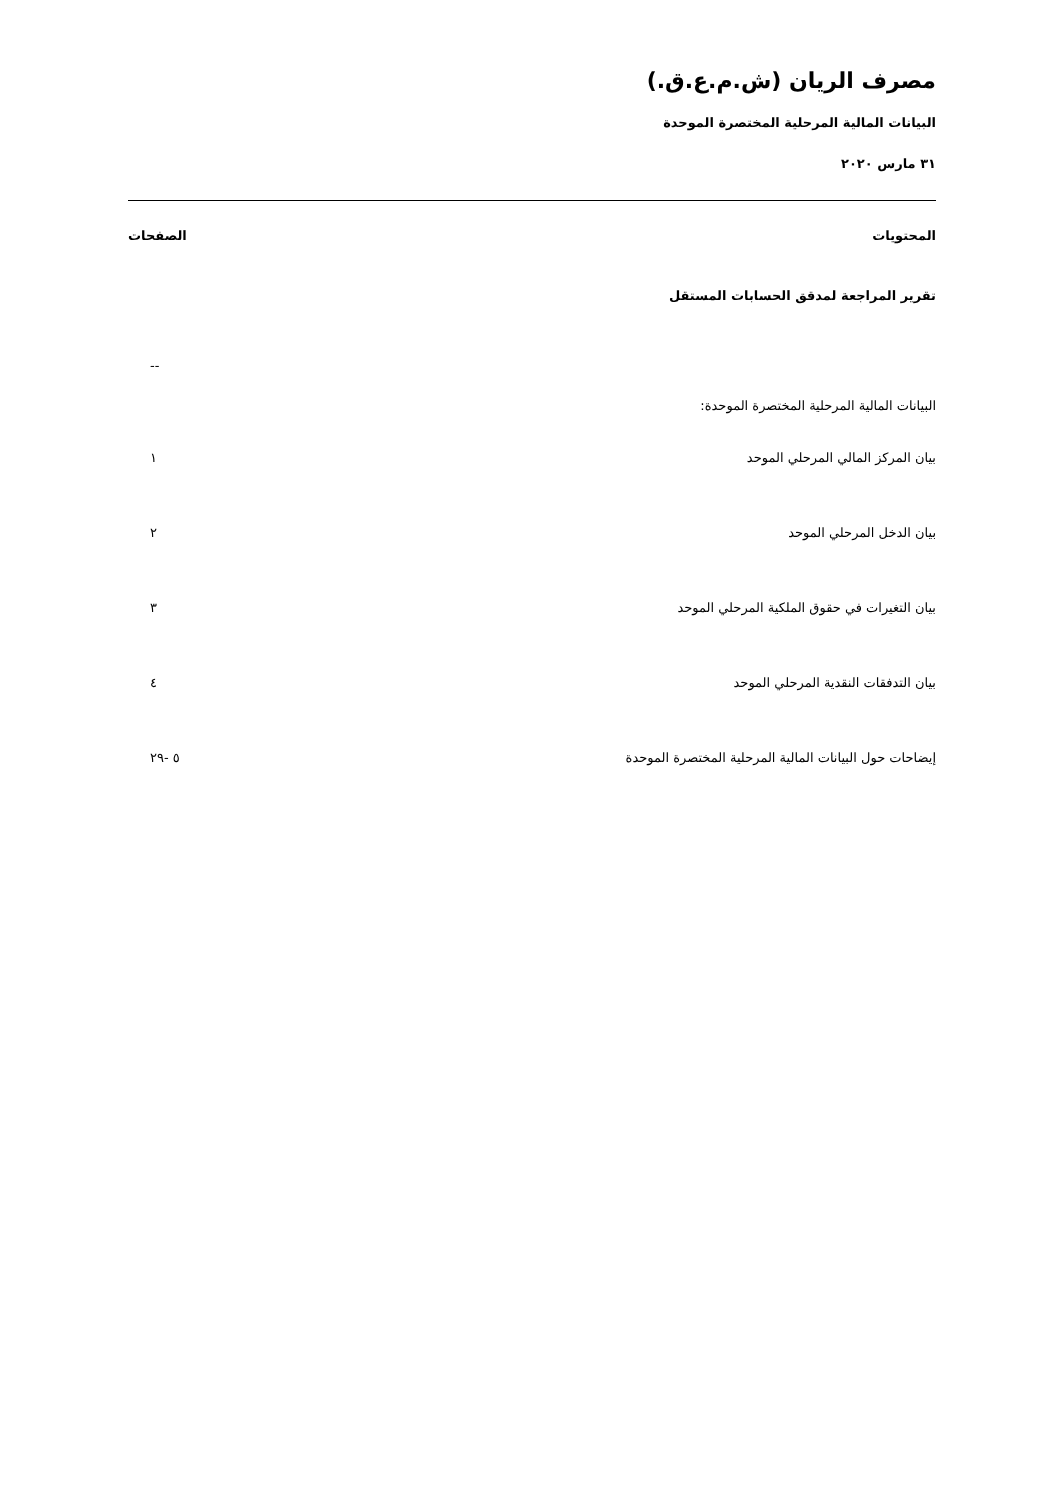مصرف الريان (ش.م.ع.ق.)
البيانات المالية المرحلية المختصرة الموحدة
٣١ مارس ٢٠٢٠
| المحتويات | الصفحات |
| --- | --- |
| تقرير المراجعة لمدقق الحسابات المستقل | |
| | -- |
| البيانات المالية المرحلية المختصرة الموحدة: | |
| بيان المركز المالي المرحلي الموحد | ١ |
| بيان الدخل المرحلي الموحد | ٢ |
| بيان التغيرات في حقوق الملكية المرحلي الموحد | ٣ |
| بيان التدفقات النقدية المرحلي الموحد | ٤ |
| إيضاحات حول البيانات المالية المرحلية المختصرة الموحدة | ٥ -٢٩ |